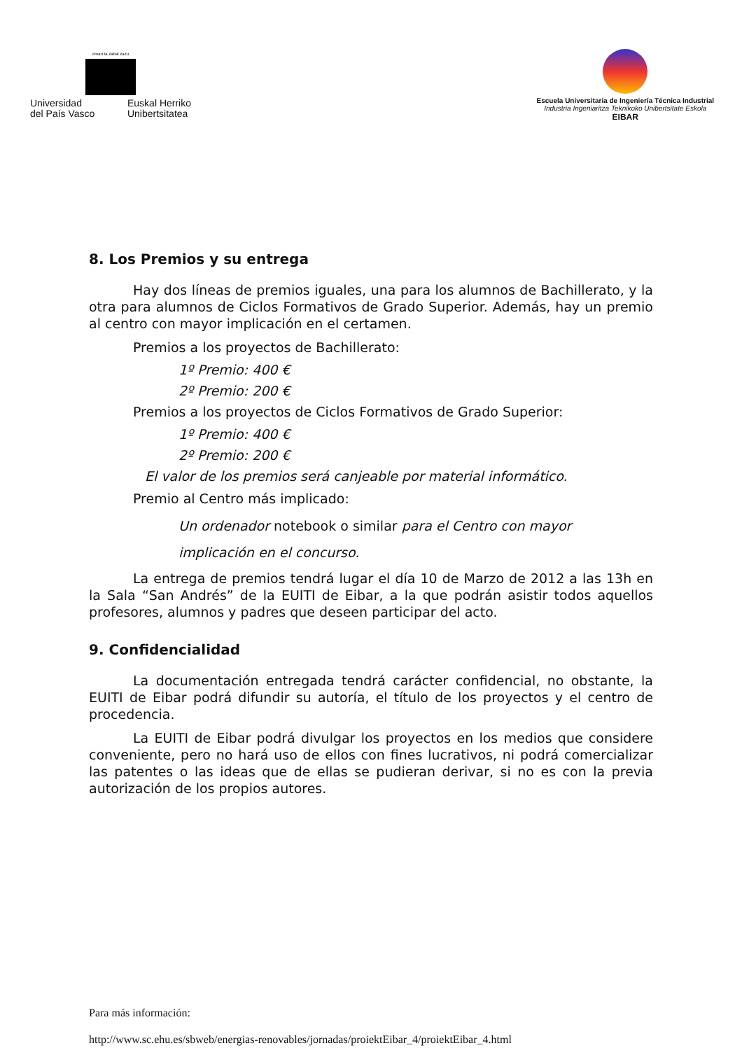eman ta zabal zazu
Universidad
del País Vasco Euskal Herriko
Unibertsitatea
Escuela Universitaria de Ingeniería Técnica Industrial
Industria Ingeniaritza Teknikoko Unibertsitate Eskola
EIBAR
8. Los Premios y su entrega
Hay dos líneas de premios iguales, una para los alumnos de Bachillerato, y la otra para alumnos de Ciclos Formativos de Grado Superior. Además, hay un premio al centro con mayor implicación en el certamen.
Premios a los proyectos de Bachillerato:
1º Premio: 400 €
2º Premio: 200 €
Premios a los proyectos de Ciclos Formativos de Grado Superior:
1º Premio: 400 €
2º Premio: 200 €
El valor de los premios será canjeable por material informático.
Premio al Centro más implicado:
Un ordenador notebook o similar para el Centro con mayor
implicación en el concurso.
La entrega de premios tendrá lugar el día 10 de Marzo de 2012 a las 13h en la Sala “San Andrés” de la EUITI de Eibar, a la que podrán asistir todos aquellos profesores, alumnos y padres que deseen participar del acto.
9. Confidencialidad
La documentación entregada tendrá carácter confidencial, no obstante, la EUITI de Eibar podrá difundir su autoría, el título de los proyectos y el centro de procedencia.
La EUITI de Eibar podrá divulgar los proyectos en los medios que considere conveniente, pero no hará uso de ellos con fines lucrativos, ni podrá comercializar las patentes o las ideas que de ellas se pudieran derivar, si no es con la previa autorización de los propios autores.
Para más información:
http://www.sc.ehu.es/sbweb/energias-renovables/jornadas/proiektEibar_4/proiektEibar_4.html